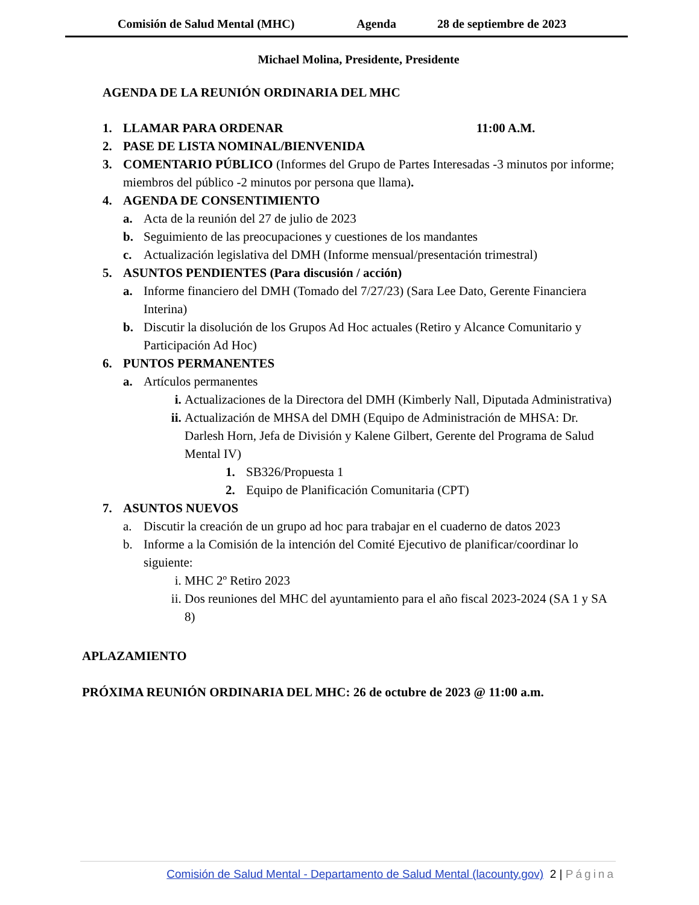Comisión de Salud Mental (MHC) Agenda 28 de septiembre de 2023
Michael Molina, Presidente, Presidente
AGENDA DE LA REUNIÓN ORDINARIA DEL MHC
1. LLAMAR PARA ORDENAR 11:00 A.M.
2. PASE DE LISTA NOMINAL/BIENVENIDA
3. COMENTARIO PÚBLICO (Informes del Grupo de Partes Interesadas -3 minutos por informe; miembros del público -2 minutos por persona que llama).
4. AGENDA DE CONSENTIMIENTO
a. Acta de la reunión del 27 de julio de 2023
b. Seguimiento de las preocupaciones y cuestiones de los mandantes
c. Actualización legislativa del DMH (Informe mensual/presentación trimestral)
5. ASUNTOS PENDIENTES (Para discusión / acción)
a. Informe financiero del DMH (Tomado del 7/27/23) (Sara Lee Dato, Gerente Financiera Interina)
b. Discutir la disolución de los Grupos Ad Hoc actuales (Retiro y Alcance Comunitario y Participación Ad Hoc)
6. PUNTOS PERMANENTES
a. Artículos permanentes
i. Actualizaciones de la Directora del DMH (Kimberly Nall, Diputada Administrativa)
ii. Actualización de MHSA del DMH (Equipo de Administración de MHSA: Dr. Darlesh Horn, Jefa de División y Kalene Gilbert, Gerente del Programa de Salud Mental IV)
1. SB326/Propuesta 1
2. Equipo de Planificación Comunitaria (CPT)
7. ASUNTOS NUEVOS
a. Discutir la creación de un grupo ad hoc para trabajar en el cuaderno de datos 2023
b. Informe a la Comisión de la intención del Comité Ejecutivo de planificar/coordinar lo siguiente:
i. MHC 2º Retiro 2023
ii. Dos reuniones del MHC del ayuntamiento para el año fiscal 2023-2024 (SA 1 y SA 8)
APLAZAMIENTO
PRÓXIMA REUNIÓN ORDINARIA DEL MHC: 26 de octubre de 2023 @ 11:00 a.m.
Comisión de Salud Mental - Departamento de Salud Mental (lacounty.gov) 2 | Página